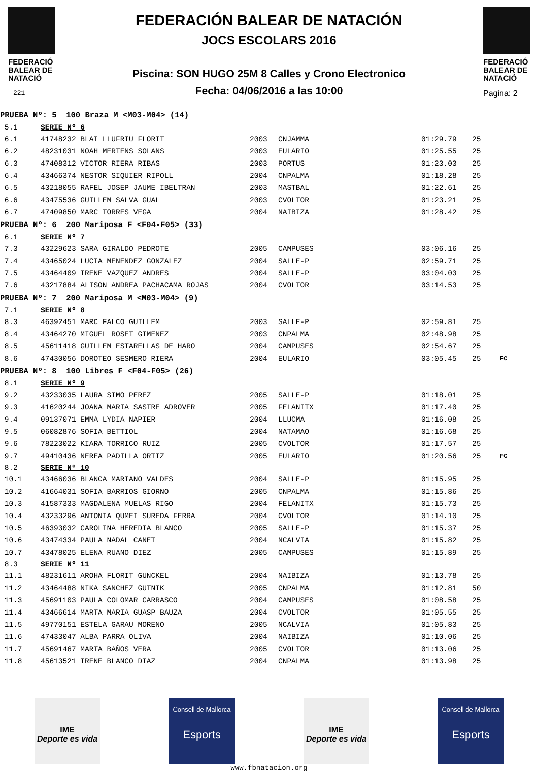FEDERACIÓ BALEAR DE NATACIÓ
221
FEDERACIÓN BALEAR DE NATACIÓN
JOCS ESCOLARS 2016
Piscina: SON HUGO 25M 8 Calles y Crono Electronico
Fecha: 04/06/2016 a las 10:00
FEDERACIÓ BALEAR DE NATACIÓ
Pagina: 2
| PRUEBA Nº: 5 100 Braza M <M03-M04> (14) | | | | | | |
| 5.1 | SERIE Nº 6 | | | | | |
| 6.1 | 41748232 BLAI LLUFRIU FLORIT | 2003 | CNJAMMA | 01:29.79 | 25 | |
| 6.2 | 48231031 NOAH MERTENS SOLANS | 2003 | EULARIO | 01:25.55 | 25 | |
| 6.3 | 47408312 VICTOR RIERA RIBAS | 2003 | PORTUS | 01:23.03 | 25 | |
| 6.4 | 43466374 NESTOR SIQUIER RIPOLL | 2004 | CNPALMA | 01:18.28 | 25 | |
| 6.5 | 43218055 RAFEL JOSEP JAUME IBELTRAN | 2003 | MASTBAL | 01:22.61 | 25 | |
| 6.6 | 43475536 GUILLEM SALVA GUAL | 2003 | CVOLTOR | 01:23.21 | 25 | |
| 6.7 | 47409850 MARC TORRES VEGA | 2004 | NAIBIZA | 01:28.42 | 25 | |
| PRUEBA Nº: 6 200 Mariposa F <F04-F05> (33) | | | | | | |
| 6.1 | SERIE Nº 7 | | | | | |
| 7.3 | 43229623 SARA GIRALDO PEDROTE | 2005 | CAMPUSES | 03:06.16 | 25 | |
| 7.4 | 43465024 LUCIA MENENDEZ GONZALEZ | 2004 | SALLE-P | 02:59.71 | 25 | |
| 7.5 | 43464409 IRENE VAZQUEZ ANDRES | 2004 | SALLE-P | 03:04.03 | 25 | |
| 7.6 | 43217884 ALISON ANDREA PACHACAMA ROJAS | 2004 | CVOLTOR | 03:14.53 | 25 | |
| PRUEBA Nº: 7 200 Mariposa M <M03-M04> (9) | | | | | | |
| 7.1 | SERIE Nº 8 | | | | | |
| 8.3 | 46392451 MARC FALCO GUILLEM | 2003 | SALLE-P | 02:59.81 | 25 | |
| 8.4 | 43464270 MIGUEL ROSET GIMENEZ | 2003 | CNPALMA | 02:48.98 | 25 | |
| 8.5 | 45611418 GUILLEM ESTARELLAS DE HARO | 2004 | CAMPUSES | 02:54.67 | 25 | |
| 8.6 | 47430056 DOROTEO SESMERO RIERA | 2004 | EULARIO | 03:05.45 | 25 | FC |
| PRUEBA Nº: 8 100 Libres F <F04-F05> (26) | | | | | | |
| 8.1 | SERIE Nº 9 | | | | | |
| 9.2 | 43233035 LAURA SIMO PEREZ | 2005 | SALLE-P | 01:18.01 | 25 | |
| 9.3 | 41620244 JOANA MARIA SASTRE ADROVER | 2005 | FELANITX | 01:17.40 | 25 | |
| 9.4 | 09137071 EMMA LYDIA NAPIER | 2004 | LLUCMA | 01:16.08 | 25 | |
| 9.5 | 06082876 SOFIA BETTIOL | 2004 | NATAMAO | 01:16.68 | 25 | |
| 9.6 | 78223022 KIARA TORRICO RUIZ | 2005 | CVOLTOR | 01:17.57 | 25 | |
| 9.7 | 49410436 NEREA PADILLA ORTIZ | 2005 | EULARIO | 01:20.56 | 25 | FC |
| 8.2 | SERIE Nº 10 | | | | | |
| 10.1 | 43466036 BLANCA MARIANO VALDES | 2004 | SALLE-P | 01:15.95 | 25 | |
| 10.2 | 41664031 SOFIA BARRIOS GIORNO | 2005 | CNPALMA | 01:15.86 | 25 | |
| 10.3 | 41587333 MAGDALENA MUELAS RIGO | 2004 | FELANITX | 01:15.73 | 25 | |
| 10.4 | 43233296 ANTONIA QUMEI SUREDA FERRA | 2004 | CVOLTOR | 01:14.10 | 25 | |
| 10.5 | 46393032 CAROLINA HEREDIA BLANCO | 2005 | SALLE-P | 01:15.37 | 25 | |
| 10.6 | 43474334 PAULA NADAL CANET | 2004 | NCALVIA | 01:15.82 | 25 | |
| 10.7 | 43478025 ELENA RUANO DIEZ | 2005 | CAMPUSES | 01:15.89 | 25 | |
| 8.3 | SERIE Nº 11 | | | | | |
| 11.1 | 48231611 AROHA FLORIT GUNCKEL | 2004 | NAIBIZA | 01:13.78 | 25 | |
| 11.2 | 43464488 NIKA SANCHEZ GUTNIK | 2005 | CNPALMA | 01:12.81 | 50 | |
| 11.3 | 45691103 PAULA COLOMAR CARRASCO | 2004 | CAMPUSES | 01:08.58 | 25 | |
| 11.4 | 43466614 MARTA MARIA GUASP BAUZA | 2004 | CVOLTOR | 01:05.55 | 25 | |
| 11.5 | 49770151 ESTELA GARAU MORENO | 2005 | NCALVIA | 01:05.83 | 25 | |
| 11.6 | 47433047 ALBA PARRA OLIVA | 2004 | NAIBIZA | 01:10.06 | 25 | |
| 11.7 | 45691467 MARTA BAÑOS VERA | 2005 | CVOLTOR | 01:13.06 | 25 | |
| 11.8 | 45613521 IRENE BLANCO DIAZ | 2004 | CNPALMA | 01:13.98 | 25 | |
IME
Deporte es vida
Consell de Mallorca
Esports
IME
Deporte es vida
Consell de Mallorca
Esports
www.fbnatacion.org